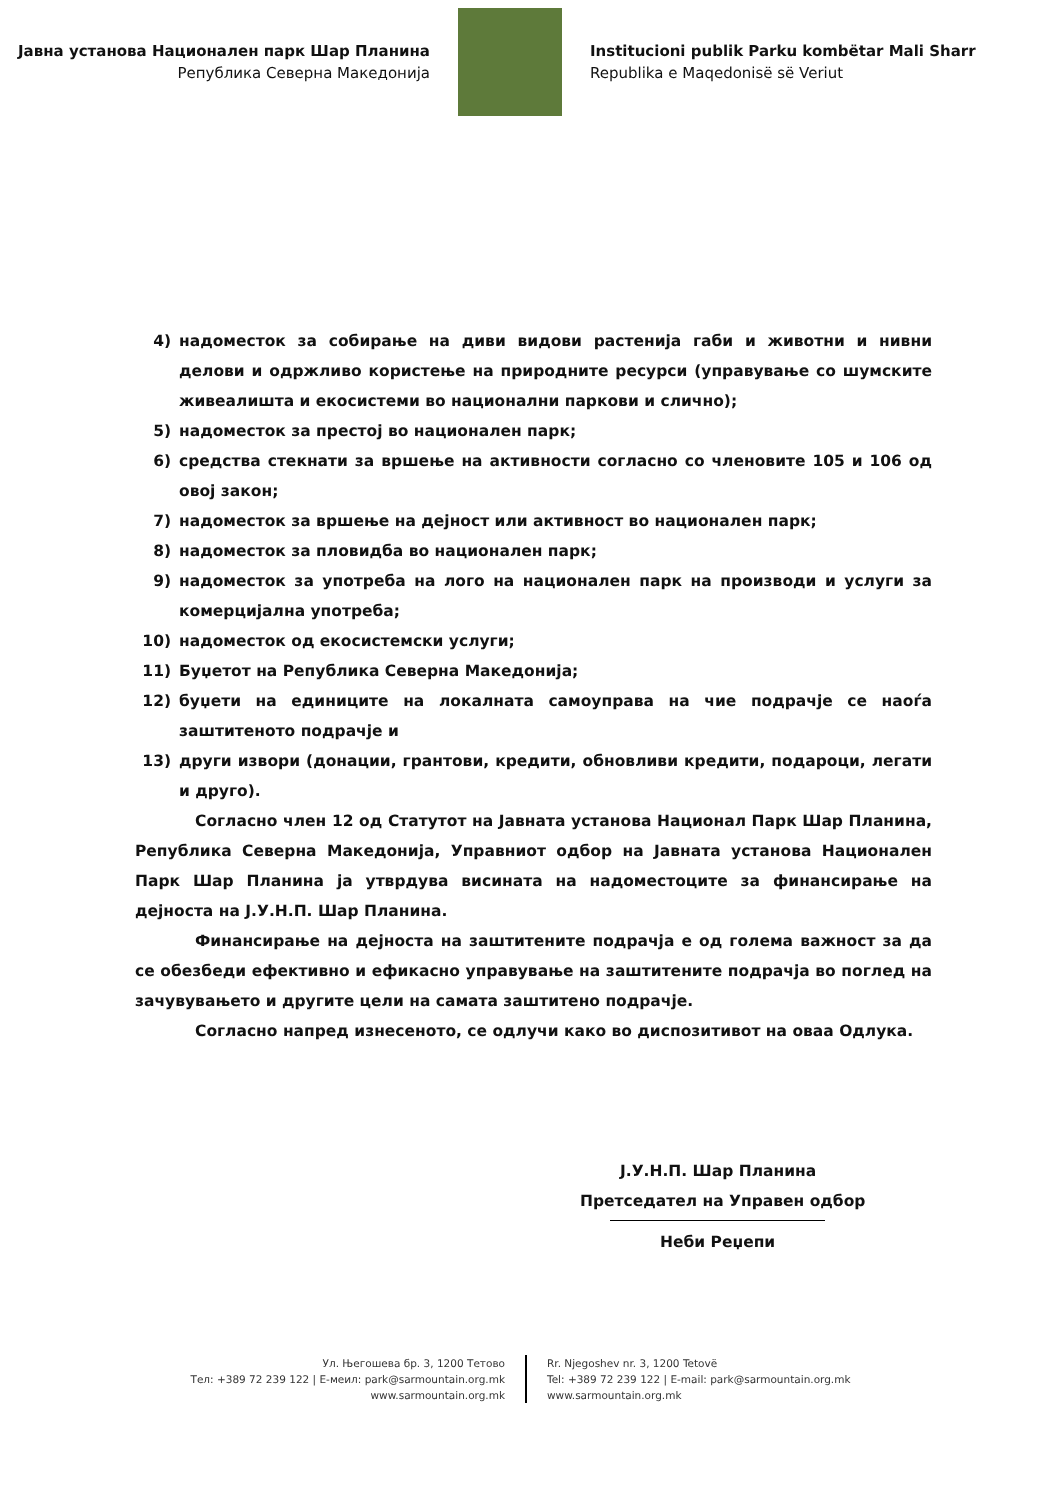Јавна установа Национален парк Шар Планина
Република Северна Македонија
Institucioni publik Parku kombëtar Mali Sharr
Republika e Maqedonisë së Veriut
4) надоместок за собирање на диви видови растенија габи и животни и нивни делови и одржливо користење на природните ресурси (управување со шумските живеалишта и екосистеми во национални паркови и слично);
5) надоместок за престој во национален парк;
6) средства стекнати за вршење на активности согласно со членовите 105 и 106 од овој закон;
7) надоместок за вршење на дејност или активност во национален парк;
8) надоместок за пловидба во национален парк;
9) надоместок за употреба на лого на национален парк на производи и услуги за комерцијална употреба;
10) надоместок од екосистемски услуги;
11) Буџетот на Република Северна Македонија;
12) буџети на единиците на локалната самоуправа на чие подрачје се наоѓа заштитеното подрачје и
13) други извори (донации, грантови, кредити, обновливи кредити, подароци, легати и друго).
Согласно член 12 од Статутот на Јавната установа Национал Парк Шар Планина, Република Северна Македонија, Управниот одбор на Јавната установа Национален Парк Шар Планина ја утврдува висината на надоместоците за финансирање на дејноста на Ј.У.Н.П. Шар Планина.
Финансирање на дејноста на заштитените подрачја е од голема важност за да се обезбеди ефективно и ефикасно управување на заштитените подрачја во поглед на зачувувањето и другите цели на самата заштитено подрачје.
Согласно напред изнесеното, се одлучи како во диспозитивот на оваа Одлука.
Ј.У.Н.П. Шар Планина
Претседател на Управен одбор
Неби Реџепи
Ул. Његошева бр. 3, 1200 Тетово
Тел: +389 72 239 122 | Е-меил: park@sarmountain.org.mk
www.sarmountain.org.mk
Rr. Njegoshev nr. 3, 1200 Tetovë
Tel: +389 72 239 122 | E-mail: park@sarmountain.org.mk
www.sarmountain.org.mk